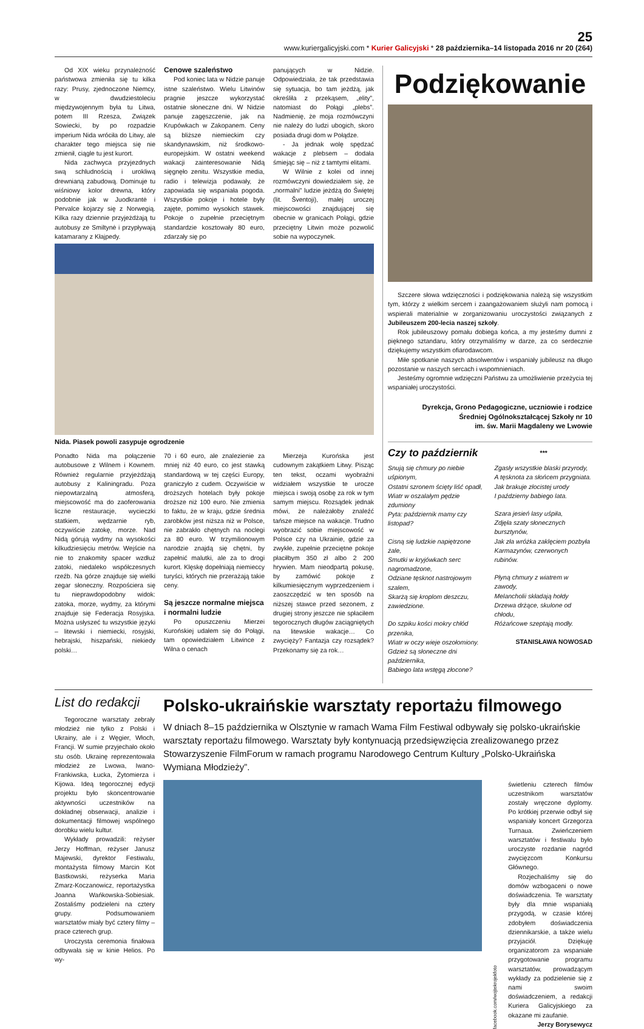25
www.kuriergalicyjski.com * Kurier Galicyjski * 28 października–14 listopada 2016 nr 20 (264)
Od XIX wieku przynależność państwowa zmieniła się tu kilka razy: Prusy, zjednoczone Niemcy, w dwudziestoleciu międzywojennym była tu Litwa, potem III Rzesza, Związek Sowiecki, by po rozpadzie imperium Nida wróciła do Litwy, ale charakter tego miejsca się nie zmienił, ciągle tu jest kurort.
Nida zachwyca przyjezdnych swą schludnością i urokliwą drewnianą zabudową. Dominuje tu wiśniowy kolor drewna, który podobnie jak w Juodkrantė i Pervalce kojarzy się z Norwegią. Kilka razy dziennie przyjeżdżają tu autobusy ze Smiltynė i przypływają katamarany z Kłajpedy.
Cenowe szaleństwo
Pod koniec lata w Nidzie panuje istne szaleństwo. Wielu Litwinów pragnie jeszcze wykorzystać ostatnie słoneczne dni. W Nidzie panuje zagęszczenie, jak na Krupówkach w Zakopanem. Ceny są bliższe niemieckim czy skandynawskim, niż środkowo-europejskim. W ostatni weekend wakacji zainteresowanie Nidą sięgnęło zenitu. Wszystkie media, radio i telewizja podawały, że zapowiada się wspaniała pogoda. Wszystkie pokoje i hotele były zajęte, pomimo wysokich stawek. Pokoje o zupełnie przeciętnym standardzie kosztowały 80 euro, zdarzały się po
panujących w Nidzie. Odpowiedziała, że tak przedstawia się sytuacja, bo tam jeżdżą, jak określiła z przekąsem, „elity”, natomiast do Połągi „plebs”. Nadmienię, że moja rozmówczyni nie należy do ludzi ubogich, skoro posiada drugi dom w Połądze.
- Ja jednak wolę spędzać wakacje z plebsem – dodała śmiejąc się – niż z tamtymi elitami.
W Wilnie z kolei od innej rozmówczyni dowiedziałem się, że „normalni” ludzie jeżdżą do Świętej (lit. Šventoji), małej uroczej miejscowości znajdującej się obecnie w granicach Połągi, gdzie przeciętny Litwin może pozwolić sobie na wypoczynek.
Nida. Piasek powoli zasypuje ogrodzenie
Ponadto Nida ma połączenie autobusowe z Wilnem i Kownem. Również regularnie przyjeżdżają autobusy z Kaliningradu. Poza niepowtarzalną atmosferą, miejscowość ma do zaoferowania liczne restauracje, wycieczki statkiem, wędzarnie ryb, oczywiście zatokę, morze. Nad Nidą górują wydmy na wysokości kilkudziesięciu metrów. Wejście na nie to znakomity spacer wzdłuż zatoki, niedaleko współczesnych rzeźb. Na górze znajduje się wielki zegar słoneczny. Rozpościera się tu nieprawdopodobny widok: zatoka, morze, wydmy, za którymi znajduje się Federacja Rosyjska. Można usłyszeć tu wszystkie języki – litewski i niemiecki, rosyjski, hebrajski, hiszpański, niekiedy polski…
70 i 60 euro, ale znalezienie za mniej niż 40 euro, co jest stawką standardową w tej części Europy, graniczyło z cudem. Oczywiście w droższych hotelach były pokoje droższe niż 100 euro. Nie zmienia to faktu, że w kraju, gdzie średnia zarobków jest niższa niż w Polsce, nie zabrakło chętnych na noclegi za 80 euro. W trzymilionowym narodzie znajdą się chętni, by zapełnić malutki, ale za to drogi kurort. Klęskę dopełniają niemieccy turyści, których nie przerażają takie ceny.
Są jeszcze normalne miejsca i normalni ludzie
Po opuszczeniu Mierzei Kurońskiej udałem się do Połągi, tam opowiedziałem Litwince z Wilna o cenach
Mierzeja Kurońska jest cudownym zakątkiem Litwy. Pisząc ten tekst, oczami wyobraźni widziałem wszystkie te urocze miejsca i swoją osobę za rok w tym samym miejscu. Rozsądek jednak mówi, że należałoby znaleźć tańsze miejsce na wakacje. Trudno wyobrazić sobie miejscowość w Polsce czy na Ukrainie, gdzie za zwykłe, zupełnie przeciętne pokoje płaciłbym 350 zł albo 2 200 hrywien. Mam nieodpartą pokusę, by zamówić pokoje z kilkumiesięcznym wyprzedzeniem i zaoszczędzić w ten sposób na niższej stawce przed sezonem, z drugiej strony jeszcze nie spłaciłem tegorocznych długów zaciągniętych na litewskie wakacje… Co zwycięży? Fantazja czy rozsądek? Przekonamy się za rok…
Podziękowanie
Szczere słowa wdzięczności i podziękowania należą się wszystkim tym, którzy z wielkim sercem i zaangażowaniem służyli nam pomocą i wspierali materialnie w zorganizowaniu uroczystości związanych z Jubileuszem 200-lecia naszej szkoły.
Rok jubileuszowy pomału dobiega końca, a my jesteśmy dumni z pięknego sztandaru, który otrzymaliśmy w darze, za co serdecznie dziękujemy wszystkim ofiarodawcom.
Miłe spotkanie naszych absolwentów i wspaniały jubileusz na długo pozostanie w naszych sercach i wspomnieniach.
Jesteśmy ogromnie wdzięczni Państwu za umożliwienie przeżycia tej wspaniałej uroczystości.
Dyrekcja, Grono Pedagogiczne, uczniowie i rodzice
Średniej Ogólnokształcącej Szkoły nr 10
im. św. Marii Magdaleny we Lwowie
Czy to październik
Snują się chmury po niebie uśpionym,
Ostatni szronem ścięty liść opadł,
Wiatr w oszalałym pędzie zdumiony
Pyta: październik mamy czy listopad?
Cisną się ludzkie napiętrzone żale,
Smutki w kryjówkach serc nagromadzone,
Odziane tęsknot nastrojowym szalem,
Skarżą się kroplom deszczu, zawiedzione.
Do szpiku kości mokry chłód przenika,
Wiatr w oczy wieje oszołomiony.
Gdzież są słoneczne dni października,
Babiego lata wstęgą złocone?
***
Zgasły wszystkie blaski przyrody,
A tęsknota za słońcem przygniata.
Jak brakuje złocistej urody
I październy babiego lata.
Szara jesień lasy uśpiła,
Zdjęła szaty słonecznych bursztynów,
Jak zła wróżka zaklęciem pozbyła
Karmazynów, czerwonych rubinów.
Płyną chmury z wiatrem w zawody,
Melancholii składają hołdy
Drzewa drżące, skulone od chłodu,
Różańcowe szeptają modły.
STANISŁAWA NOWOSAD
List do redakcji
Tegoroczne warsztaty zebrały młodzież nie tylko z Polski i Ukrainy, ale i z Węgier, Włoch, Francji. W sumie przyjechało około stu osób. Ukrainę reprezentowała młodzież ze Lwowa, Iwano-Frankiwska, Łucka, Żytomierza i Kijowa. Ideą tegorocznej edycji projektu było skoncentrowanie aktywności uczestników na dokładnej obserwacji, analizie i dokumentacji filmowej wspólnego dorobku wielu kultur.
Wykłady prowadzili: reżyser Jerzy Hoffman, reżyser Janusz Majewski, dyrektor Festiwalu, montażysta filmowy Marcin Kot Bastkowski, reżyserka Maria Zmarz-Koczanowicz, reportażystka Joanna Wańkowska-Sobiesiak. Zostaliśmy podzieleni na cztery grupy. Podsumowaniem warsztatów miały być cztery filmy – prace czterech grup.
Uroczysta ceremonia finałowa odbywała się w kinie Helios. Po wy-
Polsko-ukraińskie warsztaty reportażu filmowego
W dniach 8–15 października w Olsztynie w ramach Wama Film Festiwal odbywały się polsko-ukraińskie warsztaty reportażu filmowego. Warsztaty były kontynuacją przedsięwzięcia zrealizowanego przez Stowarzyszenie FilmForum w ramach programu Narodowego Centrum Kultury „Polsko-Ukraińska Wymiana Młodzieży”.
facebook.com/wojtekrojekfoto
świetleniu czterech filmów uczestnikom warsztatów zostały wręczone dyplomy. Po krótkiej przerwie odbył się wspaniały koncert Grzegorza Turnaua. Zwieńczeniem warsztatów i festiwalu było uroczyste rozdanie nagród zwycięzcom Konkursu Głównego.
Rozjechaliśmy się do domów wzbogaceni o nowe doświadczenia. Te warsztaty były dla mnie wspaniałą przygodą, w czasie której zdobyłem doświadczenia dziennikarskie, a także wielu przyjaciół. Dziękuję organizatorom za wspaniałe przygotowanie programu warsztatów, prowadzącym wykłady za podzielenie się z nami swoim doświadczeniem, a redakcji Kuriera Galicyjskiego za okazane mi zaufanie.
Jerzy Borysewycz